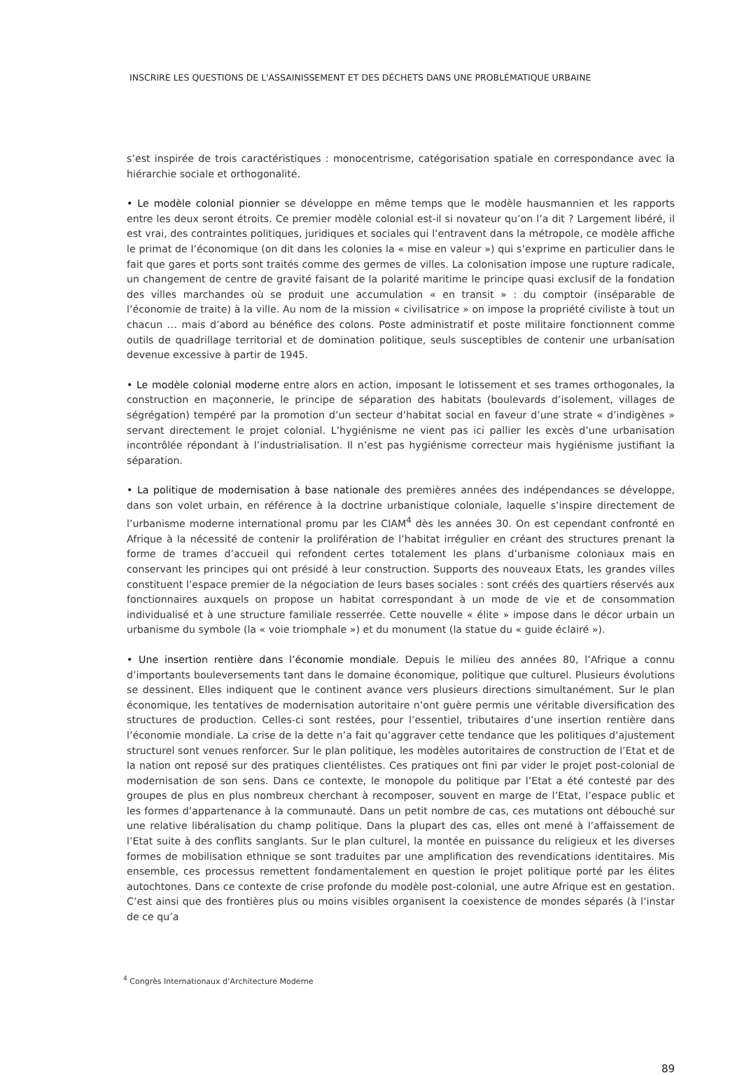INSCRIRE LES QUESTIONS DE L'ASSAINISSEMENT ET DES DÉCHETS DANS UNE PROBLÉMATIQUE URBAINE
s’est inspirée de trois caractéristiques : monocentrisme, catégorisation spatiale en correspondance avec la hiérarchie sociale et orthogonalité.
• Le modèle colonial pionnier se développe en même temps que le modèle hausmannien et les rapports entre les deux seront étroits. Ce premier modèle colonial est-il si novateur qu’on l’a dit ? Largement libéré, il est vrai, des contraintes politiques, juridiques et sociales qui l’entravent dans la métropole, ce modèle affiche le primat de l’économique (on dit dans les colonies la « mise en valeur ») qui s’exprime en particulier dans le fait que gares et ports sont traités comme des germes de villes. La colonisation impose une rupture radicale, un changement de centre de gravité faisant de la polarité maritime le principe quasi exclusif de la fondation des villes marchandes où se produit une accumulation « en transit » : du comptoir (inséparable de l’économie de traite) à la ville. Au nom de la mission « civilisatrice » on impose la propriété civiliste à tout un chacun … mais d’abord au bénéfice des colons. Poste administratif et poste militaire fonctionnent comme outils de quadrillage territorial et de domination politique, seuls susceptibles de contenir une urbanisation devenue excessive à partir de 1945.
• Le modèle colonial moderne entre alors en action, imposant le lotissement et ses trames orthogonales, la construction en maçonnerie, le principe de séparation des habitats (boulevards d’isolement, villages de ségrégation) tempéré par la promotion d’un secteur d’habitat social en faveur d’une strate « d’indigènes » servant directement le projet colonial. L’hygiénisme ne vient pas ici pallier les excès d’une urbanisation incontrôlée répondant à l’industrialisation. Il n’est pas hygiénisme correcteur mais hygiénisme justifiant la séparation.
• La politique de modernisation à base nationale des premières années des indépendances se développe, dans son volet urbain, en référence à la doctrine urbanistique coloniale, laquelle s’inspire directement de l’urbanisme moderne international promu par les CIAM<sup>4</sup> dès les années 30. On est cependant confronté en Afrique à la nécessité de contenir la prolifération de l’habitat irrégulier en créant des structures prenant la forme de trames d’accueil qui refondent certes totalement les plans d’urbanisme coloniaux mais en conservant les principes qui ont présidé à leur construction. Supports des nouveaux Etats, les grandes villes constituent l’espace premier de la négociation de leurs bases sociales : sont créés des quartiers réservés aux fonctionnaires auxquels on propose un habitat correspondant à un mode de vie et de consommation individualisé et à une structure familiale resserrée. Cette nouvelle « élite » impose dans le décor urbain un urbanisme du symbole (la « voie triomphale ») et du monument (la statue du « guide éclairé »).
• Une insertion rentière dans l’économie mondiale. Depuis le milieu des années 80, l’Afrique a connu d’importants bouleversements tant dans le domaine économique, politique que culturel. Plusieurs évolutions se dessinent. Elles indiquent que le continent avance vers plusieurs directions simultanément. Sur le plan économique, les tentatives de modernisation autoritaire n’ont guère permis une véritable diversification des structures de production. Celles-ci sont restées, pour l’essentiel, tributaires d’une insertion rentière dans l’économie mondiale. La crise de la dette n’a fait qu’aggraver cette tendance que les politiques d’ajustement structurel sont venues renforcer. Sur le plan politique, les modèles autoritaires de construction de l’Etat et de la nation ont reposé sur des pratiques clientélistes. Ces pratiques ont fini par vider le projet post-colonial de modernisation de son sens. Dans ce contexte, le monopole du politique par l’Etat a été contesté par des groupes de plus en plus nombreux cherchant à recomposer, souvent en marge de l’Etat, l’espace public et les formes d’appartenance à la communauté. Dans un petit nombre de cas, ces mutations ont débouché sur une relative libéralisation du champ politique. Dans la plupart des cas, elles ont mené à l’affaissement de l’Etat suite à des conflits sanglants. Sur le plan culturel, la montée en puissance du religieux et les diverses formes de mobilisation ethnique se sont traduites par une amplification des revendications identitaires. Mis ensemble, ces processus remettent fondamentalement en question le projet politique porté par les élites autochtones. Dans ce contexte de crise profonde du modèle post-colonial, une autre Afrique est en gestation. C’est ainsi que des frontières plus ou moins visibles organisent la coexistence de mondes séparés (à l’instar de ce qu’a
<sup>4</sup> Congrès Internationaux d’Architecture Moderne
89